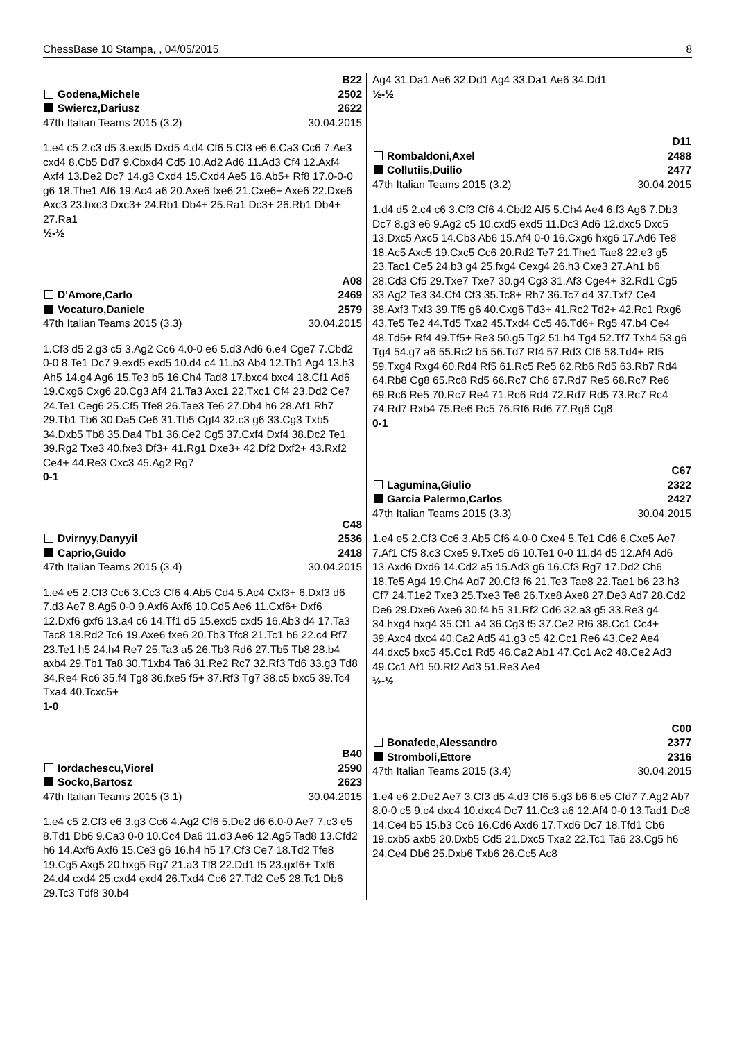ChessBase 10 Stampa, , 04/05/2015 8
| | B22 |
| Godena,Michele | 2502 |
| Swiercz,Dariusz | 2622 |
| 47th Italian Teams 2015 (3.2) | 30.04.2015 |
1.e4 c5 2.c3 d5 3.exd5 Dxd5 4.d4 Cf6 5.Cf3 e6 6.Ca3 Cc6 7.Ae3 cxd4 8.Cb5 Dd7 9.Cbxd4 Cd5 10.Ad2 Ad6 11.Ad3 Cf4 12.Axf4 Axf4 13.De2 Dc7 14.g3 Cxd4 15.Cxd4 Ae5 16.Ab5+ Rf8 17.0-0-0 g6 18.The1 Af6 19.Ac4 a6 20.Axe6 fxe6 21.Cxe6+ Axe6 22.Dxe6 Axc3 23.bxc3 Dxc3+ 24.Rb1 Db4+ 25.Ra1 Dc3+ 26.Rb1 Db4+ 27.Ra1
½-½
| | A08 |
| D'Amore,Carlo | 2469 |
| Vocaturo,Daniele | 2579 |
| 47th Italian Teams 2015 (3.3) | 30.04.2015 |
1.Cf3 d5 2.g3 c5 3.Ag2 Cc6 4.0-0 e6 5.d3 Ad6 6.e4 Cge7 7.Cbd2 0-0 8.Te1 Dc7 9.exd5 exd5 10.d4 c4 11.b3 Ab4 12.Tb1 Ag4 13.h3 Ah5 14.g4 Ag6 15.Te3 b5 16.Ch4 Tad8 17.bxc4 bxc4 18.Cf1 Ad6 19.Cxg6 Cxg6 20.Cg3 Af4 21.Ta3 Axc1 22.Txc1 Cf4 23.Dd2 Ce7 24.Te1 Ceg6 25.Cf5 Tfe8 26.Tae3 Te6 27.Db4 h6 28.Af1 Rh7 29.Tb1 Tb6 30.Da5 Ce6 31.Tb5 Cgf4 32.c3 g6 33.Cg3 Txb5 34.Dxb5 Tb8 35.Da4 Tb1 36.Ce2 Cg5 37.Cxf4 Dxf4 38.Dc2 Te1 39.Rg2 Txe3 40.fxe3 Df3+ 41.Rg1 Dxe3+ 42.Df2 Dxf2+ 43.Rxf2 Ce4+ 44.Re3 Cxc3 45.Ag2 Rg7
0-1
| | C48 |
| Dvirnyy,Danyyil | 2536 |
| Caprio,Guido | 2418 |
| 47th Italian Teams 2015 (3.4) | 30.04.2015 |
1.e4 e5 2.Cf3 Cc6 3.Cc3 Cf6 4.Ab5 Cd4 5.Ac4 Cxf3+ 6.Dxf3 d6 7.d3 Ae7 8.Ag5 0-0 9.Axf6 Axf6 10.Cd5 Ae6 11.Cxf6+ Dxf6 12.Dxf6 gxf6 13.a4 c6 14.Tf1 d5 15.exd5 cxd5 16.Ab3 d4 17.Ta3 Tac8 18.Rd2 Tc6 19.Axe6 fxe6 20.Tb3 Tfc8 21.Tc1 b6 22.c4 Rf7 23.Te1 h5 24.h4 Re7 25.Ta3 a5 26.Tb3 Rd6 27.Tb5 Tb8 28.b4 axb4 29.Tb1 Ta8 30.T1xb4 Ta6 31.Re2 Rc7 32.Rf3 Td6 33.g3 Td8 34.Re4 Rc6 35.f4 Tg8 36.fxe5 f5+ 37.Rf3 Tg7 38.c5 bxc5 39.Tc4 Txa4 40.Tcxc5+
1-0
| | B40 |
| Iordachescu,Viorel | 2590 |
| Socko,Bartosz | 2623 |
| 47th Italian Teams 2015 (3.1) | 30.04.2015 |
1.e4 c5 2.Cf3 e6 3.g3 Cc6 4.Ag2 Cf6 5.De2 d6 6.0-0 Ae7 7.c3 e5 8.Td1 Db6 9.Ca3 0-0 10.Cc4 Da6 11.d3 Ae6 12.Ag5 Tad8 13.Cfd2 h6 14.Axf6 Axf6 15.Ce3 g6 16.h4 h5 17.Cf3 Ce7 18.Td2 Tfe8 19.Cg5 Axg5 20.hxg5 Rg7 21.a3 Tf8 22.Dd1 f5 23.gxf6+ Txf6 24.d4 cxd4 25.cxd4 exd4 26.Txd4 Cc6 27.Td2 Ce5 28.Tc1 Db6 29.Tc3 Tdf8 30.b4
Ag4 31.Da1 Ae6 32.Dd1 Ag4 33.Da1 Ae6 34.Dd1
½-½
| | D11 |
| Rombaldoni,Axel | 2488 |
| Collutiis,Duilio | 2477 |
| 47th Italian Teams 2015 (3.2) | 30.04.2015 |
1.d4 d5 2.c4 c6 3.Cf3 Cf6 4.Cbd2 Af5 5.Ch4 Ae4 6.f3 Ag6 7.Db3 Dc7 8.g3 e6 9.Ag2 c5 10.cxd5 exd5 11.Dc3 Ad6 12.dxc5 Dxc5 13.Dxc5 Axc5 14.Cb3 Ab6 15.Af4 0-0 16.Cxg6 hxg6 17.Ad6 Te8 18.Ac5 Axc5 19.Cxc5 Cc6 20.Rd2 Te7 21.The1 Tae8 22.e3 g5 23.Tac1 Ce5 24.b3 g4 25.fxg4 Cexg4 26.h3 Cxe3 27.Ah1 b6 28.Cd3 Cf5 29.Txe7 Txe7 30.g4 Cg3 31.Af3 Cge4+ 32.Rd1 Cg5 33.Ag2 Te3 34.Cf4 Cf3 35.Tc8+ Rh7 36.Tc7 d4 37.Txf7 Ce4 38.Axf3 Txf3 39.Tf5 g6 40.Cxg6 Td3+ 41.Rc2 Td2+ 42.Rc1 Rxg6 43.Te5 Te2 44.Td5 Txa2 45.Txd4 Cc5 46.Td6+ Rg5 47.b4 Ce4 48.Td5+ Rf4 49.Tf5+ Re3 50.g5 Tg2 51.h4 Tg4 52.Tf7 Txh4 53.g6 Tg4 54.g7 a6 55.Rc2 b5 56.Td7 Rf4 57.Rd3 Cf6 58.Td4+ Rf5 59.Txg4 Rxg4 60.Rd4 Rf5 61.Rc5 Re5 62.Rb6 Rd5 63.Rb7 Rd4 64.Rb8 Cg8 65.Rc8 Rd5 66.Rc7 Ch6 67.Rd7 Re5 68.Rc7 Re6 69.Rc6 Re5 70.Rc7 Re4 71.Rc6 Rd4 72.Rd7 Rd5 73.Rc7 Rc4 74.Rd7 Rxb4 75.Re6 Rc5 76.Rf6 Rd6 77.Rg6 Cg8
0-1
| | C67 |
| Lagumina,Giulio | 2322 |
| Garcia Palermo,Carlos | 2427 |
| 47th Italian Teams 2015 (3.3) | 30.04.2015 |
1.e4 e5 2.Cf3 Cc6 3.Ab5 Cf6 4.0-0 Cxe4 5.Te1 Cd6 6.Cxe5 Ae7 7.Af1 Cf5 8.c3 Cxe5 9.Txe5 d6 10.Te1 0-0 11.d4 d5 12.Af4 Ad6 13.Axd6 Dxd6 14.Cd2 a5 15.Ad3 g6 16.Cf3 Rg7 17.Dd2 Ch6 18.Te5 Ag4 19.Ch4 Ad7 20.Cf3 f6 21.Te3 Tae8 22.Tae1 b6 23.h3 Cf7 24.T1e2 Txe3 25.Txe3 Te8 26.Txe8 Axe8 27.De3 Ad7 28.Cd2 De6 29.Dxe6 Axe6 30.f4 h5 31.Rf2 Cd6 32.a3 g5 33.Re3 g4 34.hxg4 hxg4 35.Cf1 a4 36.Cg3 f5 37.Ce2 Rf6 38.Cc1 Cc4+ 39.Axc4 dxc4 40.Ca2 Ad5 41.g3 c5 42.Cc1 Re6 43.Ce2 Ae4 44.dxc5 bxc5 45.Cc1 Rd5 46.Ca2 Ab1 47.Cc1 Ac2 48.Ce2 Ad3 49.Cc1 Af1 50.Rf2 Ad3 51.Re3 Ae4
½-½
| | C00 |
| Bonafede,Alessandro | 2377 |
| Stromboli,Ettore | 2316 |
| 47th Italian Teams 2015 (3.4) | 30.04.2015 |
1.e4 e6 2.De2 Ae7 3.Cf3 d5 4.d3 Cf6 5.g3 b6 6.e5 Cfd7 7.Ag2 Ab7 8.0-0 c5 9.c4 dxc4 10.dxc4 Dc7 11.Cc3 a6 12.Af4 0-0 13.Tad1 Dc8 14.Ce4 b5 15.b3 Cc6 16.Cd6 Axd6 17.Txd6 Dc7 18.Tfd1 Cb6 19.cxb5 axb5 20.Dxb5 Cd5 21.Dxc5 Txa2 22.Tc1 Ta6 23.Cg5 h6 24.Ce4 Db6 25.Dxb6 Txb6 26.Cc5 Ac8